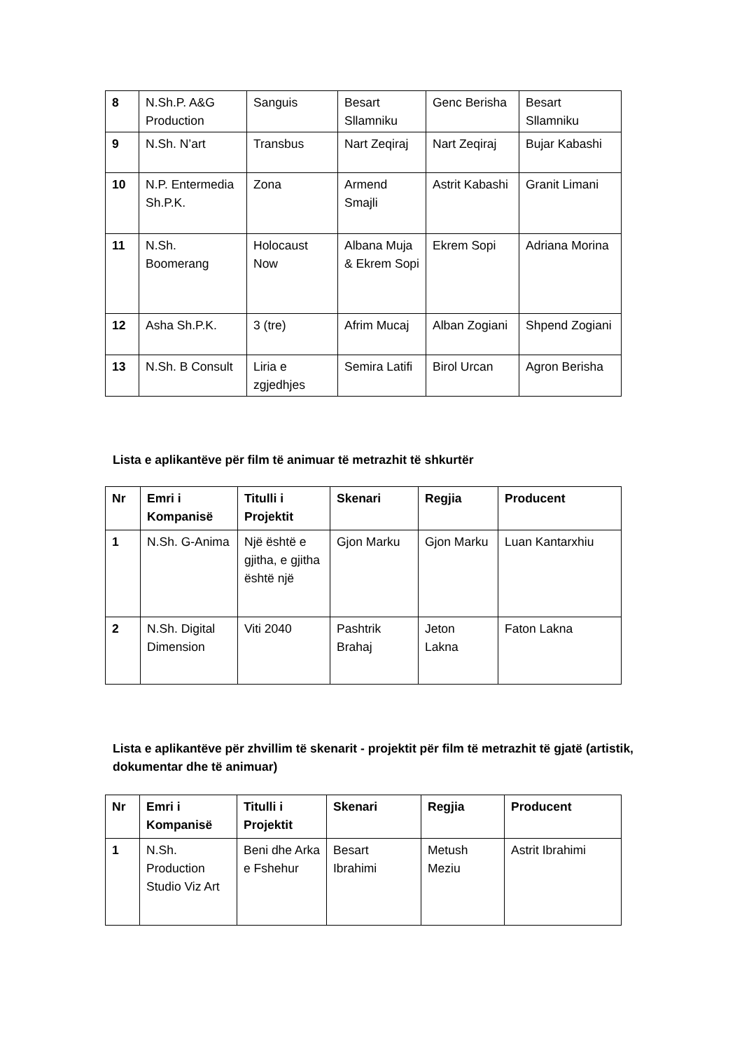| 8 | N.Sh.P. A&G Production | Sanguis | Besart Sllamniku | Genc Berisha | Besart Sllamniku |
| 9 | N.Sh. N’art | Transbus | Nart Zeqiraj | Nart Zeqiraj | Bujar Kabashi |
| 10 | N.P. Entermedia Sh.P.K. | Zona | Armend Smajli | Astrit Kabashi | Granit Limani |
| 11 | N.Sh. Boomerang | Holocaust Now | Albana Muja & Ekrem Sopi | Ekrem Sopi | Adriana Morina |
| 12 | Asha Sh.P.K. | 3 (tre) | Afrim Mucaj | Alban Zogiani | Shpend Zogiani |
| 13 | N.Sh. B Consult | Liria e zgjedhjes | Semira Latifi | Birol Urcan | Agron Berisha |
Lista e aplikantëve për film të animuar të metrazhit të shkurtër
| Nr | Emri i Kompanisë | Titulli i Projektit | Skenari | Regjia | Producent |
| --- | --- | --- | --- | --- | --- |
| 1 | N.Sh. G-Anima | Një është e gjitha, e gjitha është një | Gjon Marku | Gjon Marku | Luan Kantarxhiu |
| 2 | N.Sh. Digital Dimension | Viti 2040 | Pashtrik Brahaj | Jeton Lakna | Faton Lakna |
Lista e aplikantëve për zhvillim të skenarit - projektit për film të metrazhit të gjatë (artistik, dokumentar dhe të animuar)
| Nr | Emri i Kompanisë | Titulli i Projektit | Skenari | Regjia | Producent |
| --- | --- | --- | --- | --- | --- |
| 1 | N.Sh. Production Studio Viz Art | Beni dhe Arka e Fshehur | Besart Ibrahimi | Metush Meziu | Astrit Ibrahimi |